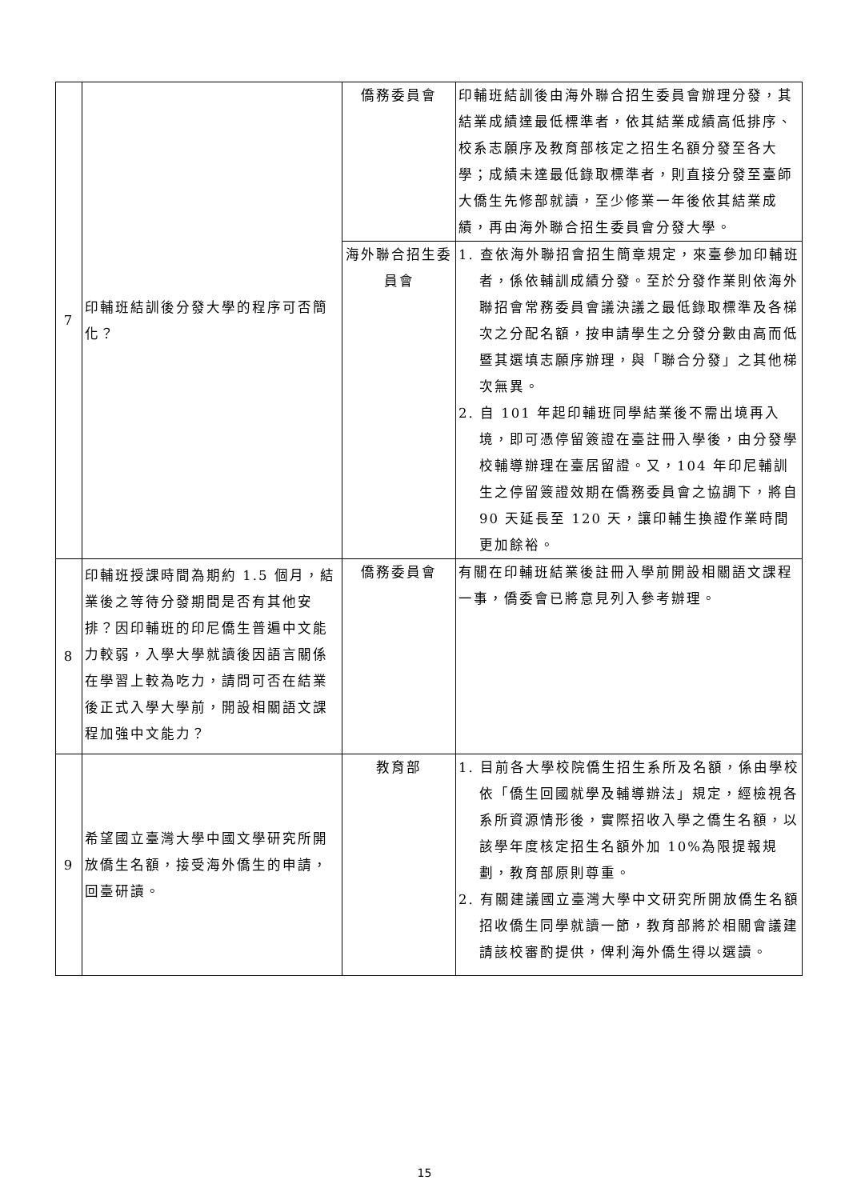| 7 | 印輔班結訓後分發大學的程序可否簡化？ | 僑務委員會 | 印輔班結訓後由海外聯合招生委員會辦理分發，其結業成績達最低標準者，依其結業成績高低排序、校系志願序及教育部核定之招生名額分發至各大學；成績未達最低錄取標準者，則直接分發至臺師大僑生先修部就讀，至少修業一年後依其結業成績，再由海外聯合招生委員會分發大學。 |
| | | 海外聯合招生委員會 | 1. 查依海外聯招會招生簡章規定，來臺參加印輔班者，係依輔訓成績分發。至於分發作業則依海外聯招會常務委員會議決議之最低錄取標準及各梯次之分配名額，按申請學生之分發分數由高而低暨其選填志願序辦理，與「聯合分發」之其他梯次無異。 2. 自 101 年起印輔班同學結業後不需出境再入境，即可憑停留簽證在臺註冊入學後，由分發學校輔導辦理在臺居留證。又，104 年印尼輔訓生之停留簽證效期在僑務委員會之協調下，將自 90 天延長至 120 天，讓印輔生換證作業時間更加餘裕。 |
| 8 | 印輔班授課時間為期約 1.5 個月，結業後之等待分發期間是否有其他安排？因印輔班的印尼僑生普遍中文能力較弱，入學大學就讀後因語言關係在學習上較為吃力，請問可否在結業後正式入學大學前，開設相關語文課程加強中文能力？ | 僑務委員會 | 有關在印輔班結業後註冊入學前開設相關語文課程一事，僑委會已將意見列入參考辦理。 |
| 9 | 希望國立臺灣大學中國文學研究所開放僑生名額，接受海外僑生的申請，回臺研讀。 | 教育部 | 1. 目前各大學校院僑生招生系所及名額，係由學校依「僑生回國就學及輔導辦法」規定，經檢視各系所資源情形後，實際招收入學之僑生名額，以該學年度核定招生名額外加 10%為限提報規劃，教育部原則尊重。 2. 有關建議國立臺灣大學中文研究所開放僑生名額招收僑生同學就讀一節，教育部將於相關會議建請該校審酌提供，俾利海外僑生得以選讀。 |
15